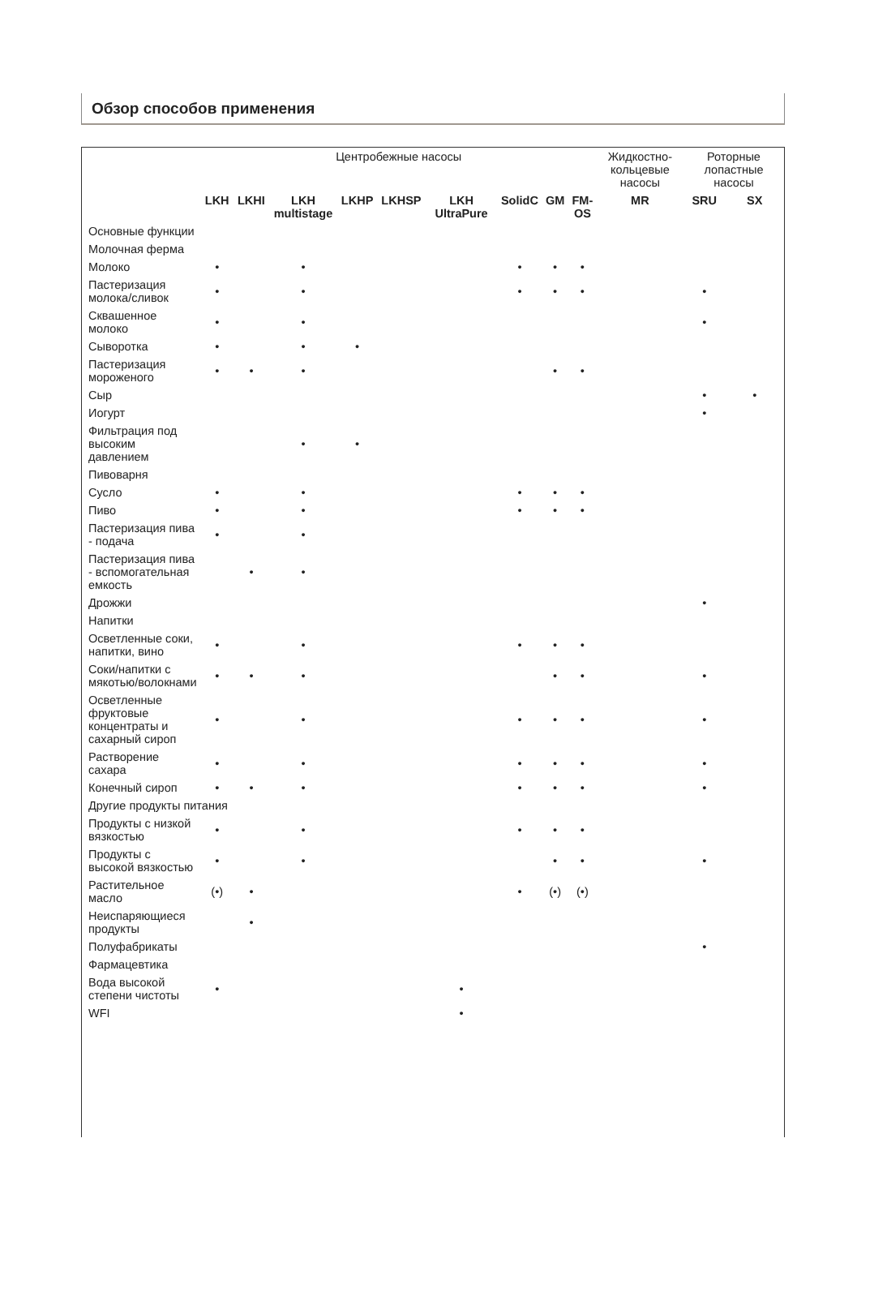Обзор способов применения
| | Центробежные насосы | | | | | | | | | Жидкостно- кольцевые насосы | Роторные лопастные насосы | |
| | LKH | LKHI | LKH multistage | LKHP | LKHSP | LKH UltraPure | SolidC | GM | FM- OS | MR | SRU | SX |
| Основные функции | | | | | | | | | | | | |
| Молочная ферма | | | | | | | | | | | | |
| Молоко | • | | • | | | | • | • | • | | | |
| Пастеризация молока/сливок | • | | • | | | | • | • | • | | • | |
| Сквашенное молоко | • | | • | | | | | | | | • | |
| Сыворотка | • | | • | • | | | | | | | | |
| Пастеризация мороженого | • | • | • | | | | | • | • | | | |
| Сыр | | | | | | | | | | | • | • |
| Иогурт | | | | | | | | | | | • | |
| Фильтрация под высоким давлением | | | • | • | | | | | | | | |
| Пивоварня | | | | | | | | | | | | |
| Сусло | • | | • | | | | • | • | • | | | |
| Пиво | • | | • | | | | • | • | • | | | |
| Пастеризация пива - подача | • | | • | | | | | | | | | |
| Пастеризация пива - вспомогательная емкость | | • | • | | | | | | | | | |
| Дрожжи | | | | | | | | | | | • | |
| Напитки | | | | | | | | | | | | |
| Осветленные соки, напитки, вино | • | | • | | | | • | • | • | | | |
| Соки/напитки с мякотью/волокнами | • | • | • | | | | | • | • | | • | |
| Осветленные фруктовые концентраты и сахарный сироп | • | | • | | | | • | • | • | | • | |
| Растворение сахара | • | | • | | | | • | • | • | | • | |
| Конечный сироп | • | • | • | | | | • | • | • | | • | |
| Другие продукты питания | | | | | | | | | | | | |
| Продукты с низкой вязкостью | • | | • | | | | • | • | • | | | |
| Продукты с высокой вязкостью | • | | • | | | | | • | • | | • | |
| Растительное масло | (•) | • | | | | | • | (•) | (•) | | | |
| Неиспаряющиеся продукты | | • | | | | | | | | | | |
| Полуфабрикаты | | | | | | | | | | | • | |
| Фармацевтика | | | | | | | | | | | | |
| Вода высокой степени чистоты | • | | | | | • | | | | | | |
| WFI | | | | | | • | | | | | | |